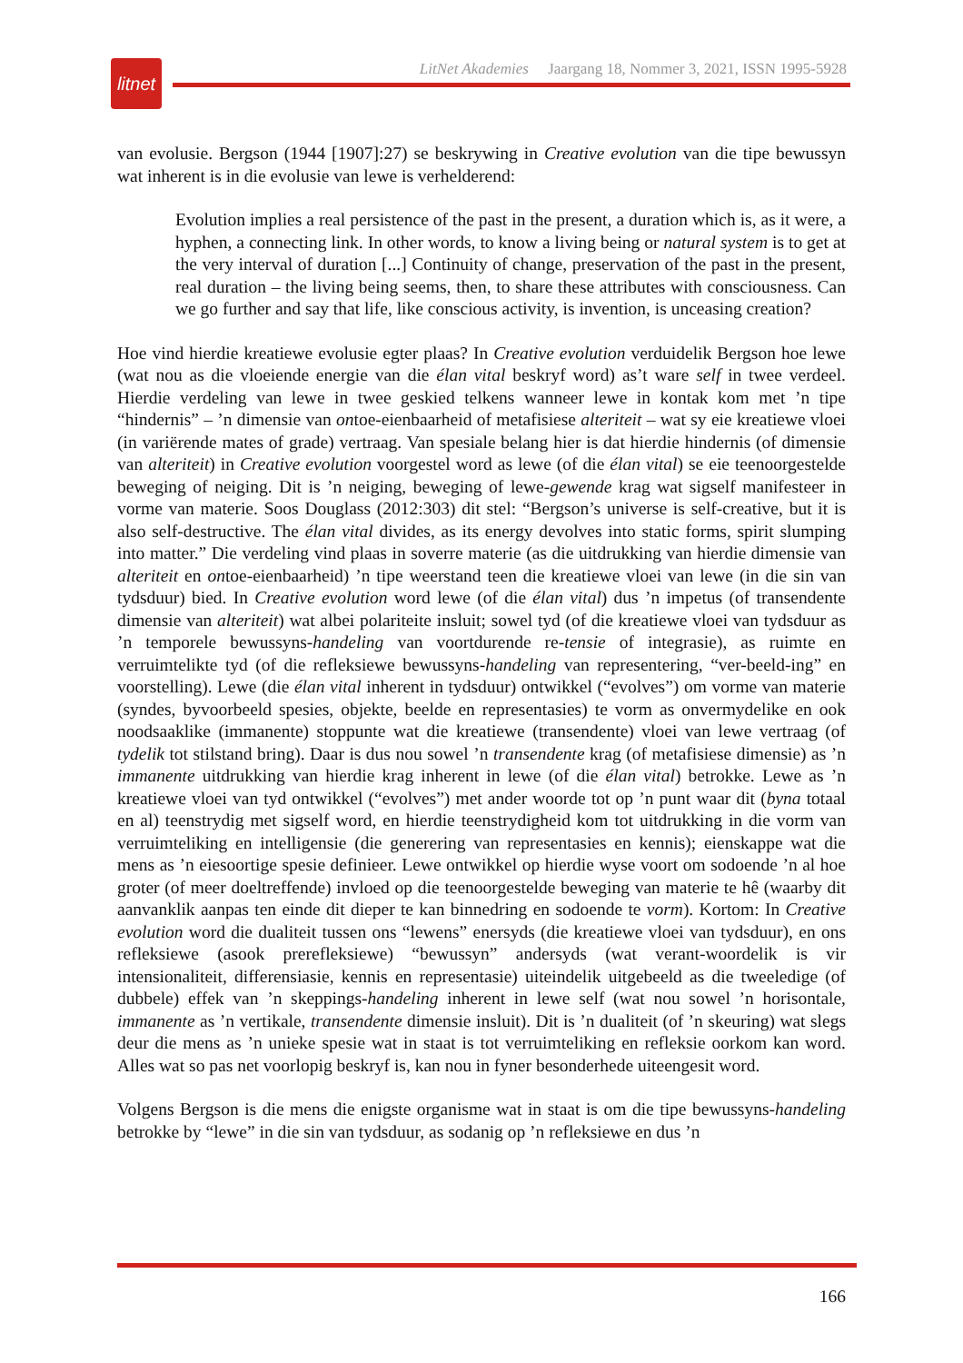litnet
LitNet Akademies Jaargang 18, Nommer 3, 2021, ISSN 1995-5928
van evolusie. Bergson (1944 [1907]:27) se beskrywing in Creative evolution van die tipe bewussyn wat inherent is in die evolusie van lewe is verhelderend:
Evolution implies a real persistence of the past in the present, a duration which is, as it were, a hyphen, a connecting link. In other words, to know a living being or natural system is to get at the very interval of duration [...] Continuity of change, preservation of the past in the present, real duration – the living being seems, then, to share these attributes with consciousness. Can we go further and say that life, like conscious activity, is invention, is unceasing creation?
Hoe vind hierdie kreatiewe evolusie egter plaas? In Creative evolution verduidelik Bergson hoe lewe (wat nou as die vloeiende energie van die élan vital beskryf word) as’t ware self in twee verdeel. Hierdie verdeling van lewe in twee geskied telkens wanneer lewe in kontak kom met ’n tipe “hindernis” – ’n dimensie van ontoe-eienbaarheid of metafisiese alteriteit – wat sy eie kreatiewe vloei (in variërende mates of grade) vertraag. Van spesiale belang hier is dat hierdie hindernis (of dimensie van alteriteit) in Creative evolution voorgestel word as lewe (of die élan vital) se eie teenoorgestelde beweging of neiging. Dit is ’n neiging, beweging of lewe-gewende krag wat sigself manifesteer in vorme van materie. Soos Douglass (2012:303) dit stel: “Bergson’s universe is self-creative, but it is also self-destructive. The élan vital divides, as its energy devolves into static forms, spirit slumping into matter.” Die verdeling vind plaas in soverre materie (as die uitdrukking van hierdie dimensie van alteriteit en ontoe-eienbaarheid) ’n tipe weerstand teen die kreatiewe vloei van lewe (in die sin van tydsduur) bied. In Creative evolution word lewe (of die élan vital) dus ’n impetus (of transendente dimensie van alteriteit) wat albei polariteite insluit; sowel tyd (of die kreatiewe vloei van tydsduur as ’n temporele bewussyns-handeling van voortdurende re-tensie of integrasie), as ruimte en verruimtelikte tyd (of die refleksiewe bewussyns-handeling van representering, “ver-beeld-ing” en voorstelling). Lewe (die élan vital inherent in tydsduur) ontwikkel (“evolves”) om vorme van materie (syndes, byvoorbeeld spesies, objekte, beelde en representasies) te vorm as onvermydelike en ook noodsaaklike (immanente) stoppunte wat die kreatiewe (transendente) vloei van lewe vertraag (of tydelik tot stilstand bring). Daar is dus nou sowel ’n transendente krag (of metafisiese dimensie) as ’n immanente uitdrukking van hierdie krag inherent in lewe (of die élan vital) betrokke. Lewe as ’n kreatiewe vloei van tyd ontwikkel (“evolves”) met ander woorde tot op ’n punt waar dit (byna totaal en al) teenstrydig met sigself word, en hierdie teenstrydigheid kom tot uitdrukking in die vorm van verruimteliking en intelligensie (die generering van representasies en kennis); eienskappe wat die mens as ’n eiesoortige spesie definieer. Lewe ontwikkel op hierdie wyse voort om sodoende ’n al hoe groter (of meer doeltreffende) invloed op die teenoorgestelde beweging van materie te hê (waarby dit aanvanklik aanpas ten einde dit dieper te kan binnedring en sodoende te vorm). Kortom: In Creative evolution word die dualiteit tussen ons “lewens” enersyds (die kreatiewe vloei van tydsduur), en ons refleksiewe (asook prerefleksiewe) “bewussyn” andersyds (wat verant-woordelik is vir intensionaliteit, differensiasie, kennis en representasie) uiteindelik uitgebeeld as die tweeledige (of dubbele) effek van ’n skeppings-handeling inherent in lewe self (wat nou sowel ’n horisontale, immanente as ’n vertikale, transendente dimensie insluit). Dit is ’n dualiteit (of ’n skeuring) wat slegs deur die mens as ’n unieke spesie wat in staat is tot verruimteliking en refleksie oorkom kan word. Alles wat so pas net voorlopig beskryf is, kan nou in fyner besonderhede uiteengesit word.
Volgens Bergson is die mens die enigste organisme wat in staat is om die tipe bewussyns-handeling betrokke by “lewe” in die sin van tydsduur, as sodanig op ’n refleksiewe en dus ’n
166